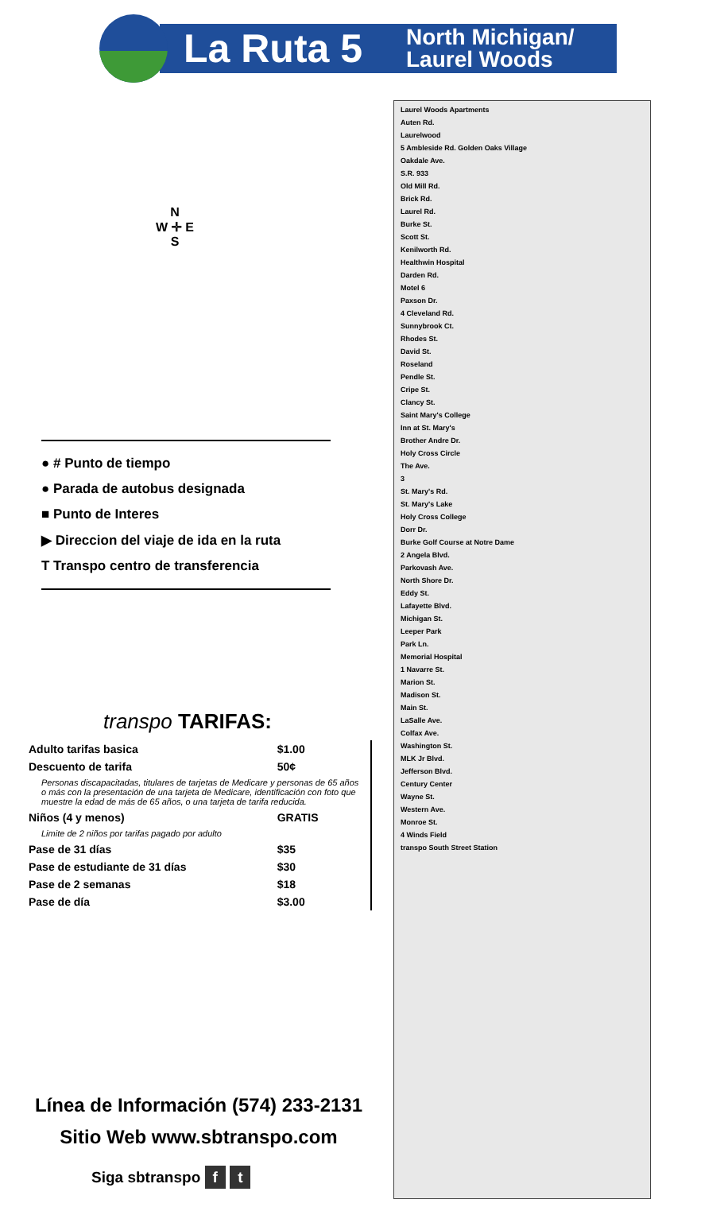La Ruta 5
North Michigan/
Laurel Woods
N
W ✛ E
S
● # Punto de tiempo
● Parada de autobus designada
■ Punto de Interes
▶ Direccion del viaje de ida en la ruta
T Transpo centro de transferencia
transpo TARIFAS:
| Adulto tarifas basica | $1.00 |
| Descuento de tarifa | 50¢ |
| Personas discapacitadas, titulares de tarjetas de Medicare y personas de 65 años o más con la presentación de una tarjeta de Medicare, identificación con foto que muestre la edad de más de 65 años, o una tarjeta de tarifa reducida. | |
| Niños (4 y menos) | GRATIS |
| Limite de 2 niños por tarifas pagado por adulto | |
| Pase de 31 días | $35 |
| Pase de estudiante de 31 días | $30 |
| Pase de 2 semanas | $18 |
| Pase de día | $3.00 |
Línea de Información (574) 233-2131
Sitio Web www.sbtranspo.com
Siga sbtranspo f t
Laurel Woods Apartments
Auten Rd.
Laurelwood
5 Ambleside Rd. Golden Oaks Village
Oakdale Ave.
S.R. 933
Old Mill Rd.
Brick Rd.
Laurel Rd.
Burke St.
Scott St.
Kenilworth Rd.
Healthwin Hospital
Darden Rd.
Motel 6
Paxson Dr.
4 Cleveland Rd.
Sunnybrook Ct.
Rhodes St.
David St.
Roseland
Pendle St.
Cripe St.
Clancy St.
Saint Mary's College
Inn at St. Mary's
Brother Andre Dr.
Holy Cross Circle
The Ave.
3
St. Mary's Rd.
St. Mary's Lake
Holy Cross College
Dorr Dr.
Burke Golf Course at Notre Dame
2 Angela Blvd.
Parkovash Ave.
North Shore Dr.
Eddy St.
Lafayette Blvd.
Michigan St.
Leeper Park
Park Ln.
Memorial Hospital
1 Navarre St.
Marion St.
Madison St.
Main St.
LaSalle Ave.
Colfax Ave.
Washington St.
MLK Jr Blvd.
Jefferson Blvd.
Century Center
Wayne St.
Western Ave.
Monroe St.
4 Winds Field
transpo South Street Station